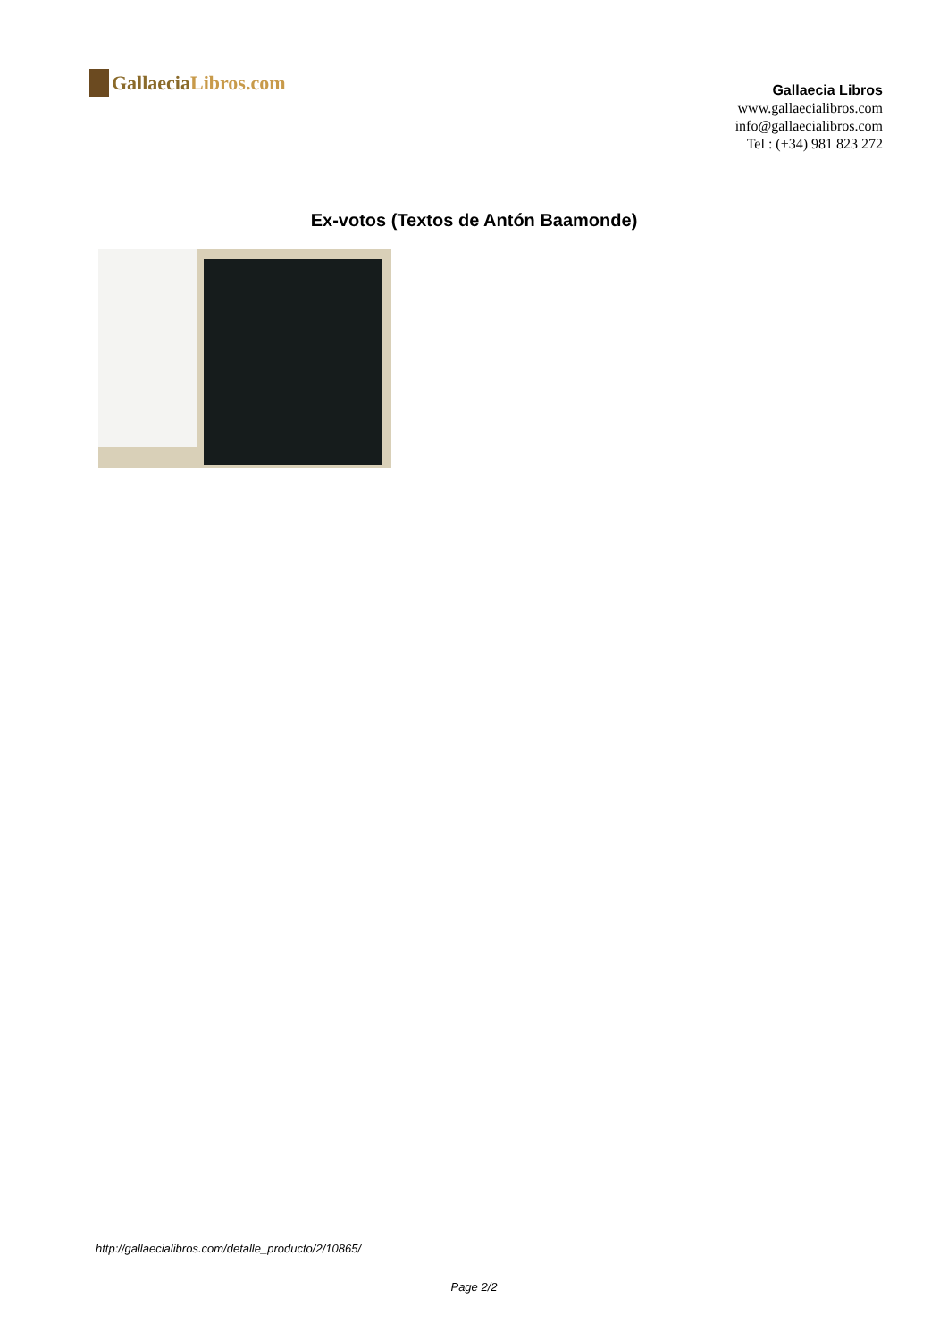Gallaecia Libros.com
Gallaecia Libros
www.gallaecialibros.com
info@gallaecialibros.com
Tel : (+34) 981 823 272
Ex-votos (Textos de Antón Baamonde)
http://gallaecialibros.com/detalle_producto/2/10865/
Page 2/2